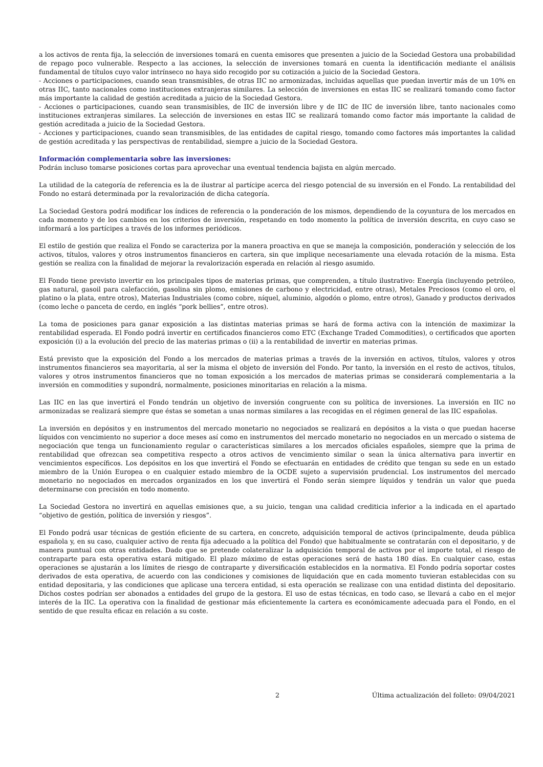a los activos de renta fija, la selección de inversiones tomará en cuenta emisores que presenten a juicio de la Sociedad Gestora una probabilidad de repago poco vulnerable. Respecto a las acciones, la selección de inversiones tomará en cuenta la identificación mediante el análisis fundamental de títulos cuyo valor intrínseco no haya sido recogido por su cotización a juicio de la Sociedad Gestora.
- Acciones o participaciones, cuando sean transmisibles, de otras IIC no armonizadas, incluidas aquellas que puedan invertir más de un 10% en otras IIC, tanto nacionales como instituciones extranjeras similares. La selección de inversiones en estas IIC se realizará tomando como factor más importante la calidad de gestión acreditada a juicio de la Sociedad Gestora.
- Acciones o participaciones, cuando sean transmisibles, de IIC de inversión libre y de IIC de IIC de inversión libre, tanto nacionales como instituciones extranjeras similares. La selección de inversiones en estas IIC se realizará tomando como factor más importante la calidad de gestión acreditada a juicio de la Sociedad Gestora.
- Acciones y participaciones, cuando sean transmisibles, de las entidades de capital riesgo, tomando como factores más importantes la calidad de gestión acreditada y las perspectivas de rentabilidad, siempre a juicio de la Sociedad Gestora.
Información complementaria sobre las inversiones:
Podrán incluso tomarse posiciones cortas para aprovechar una eventual tendencia bajista en algún mercado.
La utilidad de la categoría de referencia es la de ilustrar al partícipe acerca del riesgo potencial de su inversión en el Fondo. La rentabilidad del Fondo no estará determinada por la revalorización de dicha categoría.
La Sociedad Gestora podrá modificar los índices de referencia o la ponderación de los mismos, dependiendo de la coyuntura de los mercados en cada momento y de los cambios en los criterios de inversión, respetando en todo momento la política de inversión descrita, en cuyo caso se informará a los partícipes a través de los informes periódicos.
El estilo de gestión que realiza el Fondo se caracteriza por la manera proactiva en que se maneja la composición, ponderación y selección de los activos, títulos, valores y otros instrumentos financieros en cartera, sin que implique necesariamente una elevada rotación de la misma. Esta gestión se realiza con la finalidad de mejorar la revalorización esperada en relación al riesgo asumido.
El Fondo tiene previsto invertir en los principales tipos de materias primas, que comprenden, a título ilustrativo: Energía (incluyendo petróleo, gas natural, gasoil para calefacción, gasolina sin plomo, emisiones de carbono y electricidad, entre otras), Metales Preciosos (como el oro, el platino o la plata, entre otros), Materias Industriales (como cobre, níquel, aluminio, algodón o plomo, entre otros), Ganado y productos derivados (como leche o panceta de cerdo, en inglés “pork bellies”, entre otros).
La toma de posiciones para ganar exposición a las distintas materias primas se hará de forma activa con la intención de maximizar la rentabilidad esperada. El Fondo podrá invertir en certificados financieros como ETC (Exchange Traded Commodities), o certificados que aporten exposición (i) a la evolución del precio de las materias primas o (ii) a la rentabilidad de invertir en materias primas.
Está previsto que la exposición del Fondo a los mercados de materias primas a través de la inversión en activos, títulos, valores y otros instrumentos financieros sea mayoritaria, al ser la misma el objeto de inversión del Fondo. Por tanto, la inversión en el resto de activos, títulos, valores y otros instrumentos financieros que no toman exposición a los mercados de materias primas se considerará complementaria a la inversión en commodities y supondrá, normalmente, posiciones minoritarias en relación a la misma.
Las IIC en las que invertirá el Fondo tendrán un objetivo de inversión congruente con su política de inversiones. La inversión en IIC no armonizadas se realizará siempre que éstas se sometan a unas normas similares a las recogidas en el régimen general de las IIC españolas.
La inversión en depósitos y en instrumentos del mercado monetario no negociados se realizará en depósitos a la vista o que puedan hacerse líquidos con vencimiento no superior a doce meses así como en instrumentos del mercado monetario no negociados en un mercado o sistema de negociación que tenga un funcionamiento regular o características similares a los mercados oficiales españoles, siempre que la prima de rentabilidad que ofrezcan sea competitiva respecto a otros activos de vencimiento similar o sean la única alternativa para invertir en vencimientos específicos. Los depósitos en los que invertirá el Fondo se efectuarán en entidades de crédito que tengan su sede en un estado miembro de la Unión Europea o en cualquier estado miembro de la OCDE sujeto a supervisión prudencial. Los instrumentos del mercado monetario no negociados en mercados organizados en los que invertirá el Fondo serán siempre líquidos y tendrán un valor que pueda determinarse con precisión en todo momento.
La Sociedad Gestora no invertirá en aquellas emisiones que, a su juicio, tengan una calidad crediticia inferior a la indicada en el apartado “objetivo de gestión, política de inversión y riesgos”.
El Fondo podrá usar técnicas de gestión eficiente de su cartera, en concreto, adquisición temporal de activos (principalmente, deuda pública española y, en su caso, cualquier activo de renta fija adecuado a la política del Fondo) que habitualmente se contratarán con el depositario, y de manera puntual con otras entidades. Dado que se pretende colateralizar la adquisición temporal de activos por el importe total, el riesgo de contraparte para esta operativa estará mitigado. El plazo máximo de estas operaciones será de hasta 180 días. En cualquier caso, estas operaciones se ajustarán a los límites de riesgo de contraparte y diversificación establecidos en la normativa. El Fondo podría soportar costes derivados de esta operativa, de acuerdo con las condiciones y comisiones de liquidación que en cada momento tuvieran establecidas con su entidad depositaria, y las condiciones que aplicase una tercera entidad, si esta operación se realizase con una entidad distinta del depositario. Dichos costes podrían ser abonados a entidades del grupo de la gestora. El uso de estas técnicas, en todo caso, se llevará a cabo en el mejor interés de la IIC. La operativa con la finalidad de gestionar más eficientemente la cartera es económicamente adecuada para el Fondo, en el sentido de que resulta eficaz en relación a su coste.
2 Última actualización del folleto: 09/04/2021